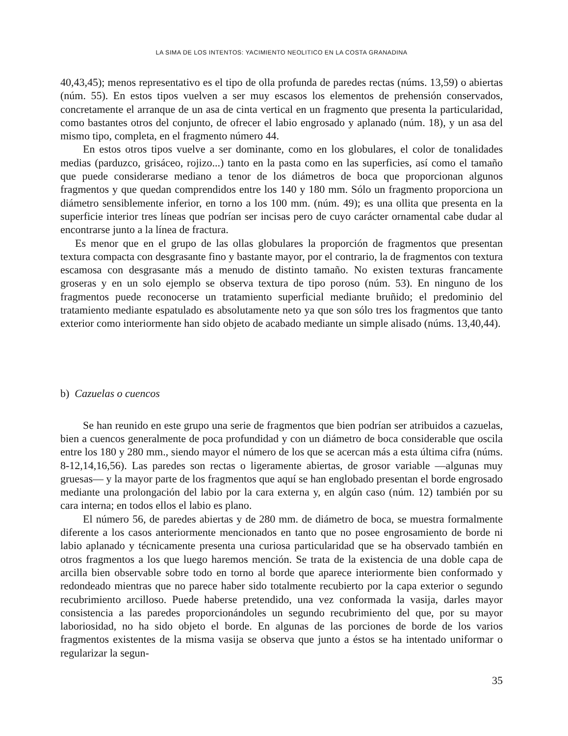LA SIMA DE LOS INTENTOS: YACIMIENTO NEOLITICO EN LA COSTA GRANADINA
40,43,45); menos representativo es el tipo de olla profunda de paredes rectas (núms. 13,59) o abiertas (núm. 55). En estos tipos vuelven a ser muy escasos los elementos de prehensión conservados, concretamente el arranque de un asa de cinta vertical en un fragmento que presenta la particularidad, como bastantes otros del conjunto, de ofrecer el labio engrosado y aplanado (núm. 18), y un asa del mismo tipo, completa, en el fragmento número 44.
En estos otros tipos vuelve a ser dominante, como en los globulares, el color de tonalidades medias (parduzco, grisáceo, rojizo...) tanto en la pasta como en las superficies, así como el tamaño que puede considerarse mediano a tenor de los diámetros de boca que proporcionan algunos fragmentos y que quedan comprendidos entre los 140 y 180 mm. Sólo un fragmento proporciona un diámetro sensiblemente inferior, en torno a los 100 mm. (núm. 49); es una ollita que presenta en la superficie interior tres líneas que podrían ser incisas pero de cuyo carácter ornamental cabe dudar al encontrarse junto a la línea de fractura.
Es menor que en el grupo de las ollas globulares la proporción de fragmentos que presentan textura compacta con desgrasante fino y bastante mayor, por el contrario, la de fragmentos con textura escamosa con desgrasante más a menudo de distinto tamaño. No existen texturas francamente groseras y en un solo ejemplo se observa textura de tipo poroso (núm. 53). En ninguno de los fragmentos puede reconocerse un tratamiento superficial mediante bruñido; el predominio del tratamiento mediante espatulado es absolutamente neto ya que son sólo tres los fragmentos que tanto exterior como interiormente han sido objeto de acabado mediante un simple alisado (núms. 13,40,44).
b) Cazuelas o cuencos
Se han reunido en este grupo una serie de fragmentos que bien podrían ser atribuidos a cazuelas, bien a cuencos generalmente de poca profundidad y con un diámetro de boca considerable que oscila entre los 180 y 280 mm., siendo mayor el número de los que se acercan más a esta última cifra (núms. 8-12,14,16,56). Las paredes son rectas o ligeramente abiertas, de grosor variable —algunas muy gruesas— y la mayor parte de los fragmentos que aquí se han englobado presentan el borde engrosado mediante una prolongación del labio por la cara externa y, en algún caso (núm. 12) también por su cara interna; en todos ellos el labio es plano.
El número 56, de paredes abiertas y de 280 mm. de diámetro de boca, se muestra formalmente diferente a los casos anteriormente mencionados en tanto que no posee engrosamiento de borde ni labio aplanado y técnicamente presenta una curiosa particularidad que se ha observado también en otros fragmentos a los que luego haremos mención. Se trata de la existencia de una doble capa de arcilla bien observable sobre todo en torno al borde que aparece interiormente bien conformado y redondeado mientras que no parece haber sido totalmente recubierto por la capa exterior o segundo recubrimiento arcilloso. Puede haberse pretendido, una vez conformada la vasija, darles mayor consistencia a las paredes proporcionándoles un segundo recubrimiento del que, por su mayor laboriosidad, no ha sido objeto el borde. En algunas de las porciones de borde de los varios fragmentos existentes de la misma vasija se observa que junto a éstos se ha intentado uniformar o regularizar la segun-
35